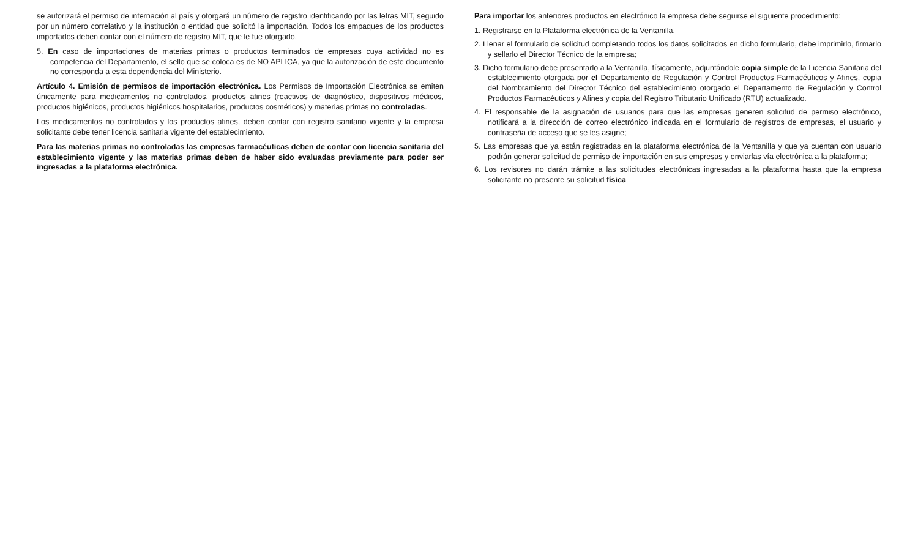se autorizará el permiso de internación al país y otorgará un número de registro identificando por las letras MIT, seguido por un número correlativo y la institución o entidad que solicitó la importación. Todos los empaques de los productos importados deben contar con el número de registro MIT, que le fue otorgado.
5. En caso de importaciones de materias primas o productos terminados de empresas cuya actividad no es competencia del Departamento, el sello que se coloca es de NO APLICA, ya que la autorización de este documento no corresponda a esta dependencia del Ministerio.
Artículo 4. Emisión de permisos de importación electrónica. Los Permisos de Importación Electrónica se emiten únicamente para medicamentos no controlados, productos afines (reactivos de diagnóstico, dispositivos médicos, productos higiénicos, productos higiénicos hospitalarios, productos cosméticos) y materias primas no controladas.
Los medicamentos no controlados y los productos afines, deben contar con registro sanitario vigente y la empresa solicitante debe tener licencia sanitaria vigente del establecimiento.
Para las materias primas no controladas las empresas farmacéuticas deben de contar con licencia sanitaria del establecimiento vigente y las materias primas deben de haber sido evaluadas previamente para poder ser ingresadas a la plataforma electrónica.
Para importar los anteriores productos en electrónico la empresa debe seguirse el siguiente procedimiento:
1. Registrarse en la Plataforma electrónica de la Ventanilla.
2. Llenar el formulario de solicitud completando todos los datos solicitados en dicho formulario, debe imprimirlo, firmarlo y sellarlo el Director Técnico de la empresa;
3. Dicho formulario debe presentarlo a la Ventanilla, físicamente, adjuntándole copia simple de la Licencia Sanitaria del establecimiento otorgada por el Departamento de Regulación y Control Productos Farmacéuticos y Afines, copia del Nombramiento del Director Técnico del establecimiento otorgado el Departamento de Regulación y Control Productos Farmacéuticos y Afines y copia del Registro Tributario Unificado (RTU) actualizado.
4. El responsable de la asignación de usuarios para que las empresas generen solicitud de permiso electrónico, notificará a la dirección de correo electrónico indicada en el formulario de registros de empresas, el usuario y contraseña de acceso que se les asigne;
5. Las empresas que ya están registradas en la plataforma electrónica de la Ventanilla y que ya cuentan con usuario podrán generar solicitud de permiso de importación en sus empresas y enviarlas vía electrónica a la plataforma;
6. Los revisores no darán trámite a las solicitudes electrónicas ingresadas a la plataforma hasta que la empresa solicitante no presente su solicitud física